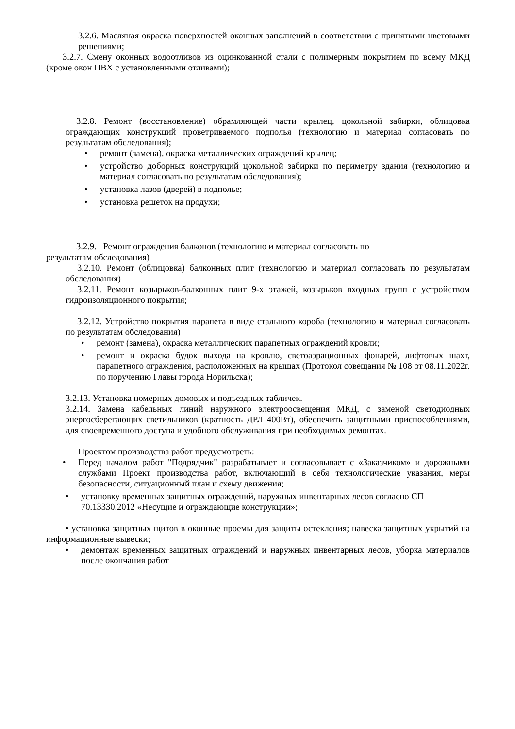3.2.6. Масляная окраска поверхностей оконных заполнений в соответствии с принятыми цветовыми решениями;
3.2.7. Смену оконных водоотливов из оцинкованной стали с полимерным покрытием по всему МКД (кроме окон ПВХ с установленными отливами);
3.2.8. Ремонт (восстановление) обрамляющей части крылец, цокольной забирки, облицовка ограждающих конструкций проветриваемого подполья (технологию и материал согласовать по результатам обследования);
• ремонт (замена), окраска металлических ограждений крылец;
• устройство доборных конструкций цокольной забирки по периметру здания (технологию и материал согласовать по результатам обследования);
• установка лазов (дверей) в подполье;
• установка решеток на продухи;
3.2.9. Ремонт ограждения балконов (технологию и материал согласовать по
результатам обследования)
3.2.10. Ремонт (облицовка) балконных плит (технологию и материал согласовать по результатам обследования)
3.2.11. Ремонт козырьков-балконных плит 9-х этажей, козырьков входных групп с устройством гидроизоляционного покрытия;
3.2.12. Устройство покрытия парапета в виде стального короба (технологию и материал согласовать по результатам обследования)
• ремонт (замена), окраска металлических парапетных ограждений кровли;
• ремонт и окраска будок выхода на кровлю, светоаэрационных фонарей, лифтовых шахт, парапетного ограждения, расположенных на крышах (Протокол совещания № 108 от 08.11.2022г. по поручению Главы города Норильска);
3.2.13. Установка номерных домовых и подъездных табличек.
3.2.14. Замена кабельных линий наружного электроосвещения МКД, с заменой светодиодных энергосберегающих светильников (кратность ДРЛ 400Вт), обеспечить защитными приспособлениями, для своевременного доступа и удобного обслуживания при необходимых ремонтах.
Проектом производства работ предусмотреть:
• Перед началом работ "Подрядчик" разрабатывает и согласовывает с «Заказчиком» и дорожными службами Проект производства работ, включающий в себя технологические указания, меры безопасности, ситуационный план и схему движения;
• установку временных защитных ограждений, наружных инвентарных лесов согласно СП 70.13330.2012 «Несущие и ограждающие конструкции»;
• установка защитных щитов в оконные проемы для защиты остекления; навеска защитных укрытий на информационные вывески;
• демонтаж временных защитных ограждений и наружных инвентарных лесов, уборка материалов после окончания работ